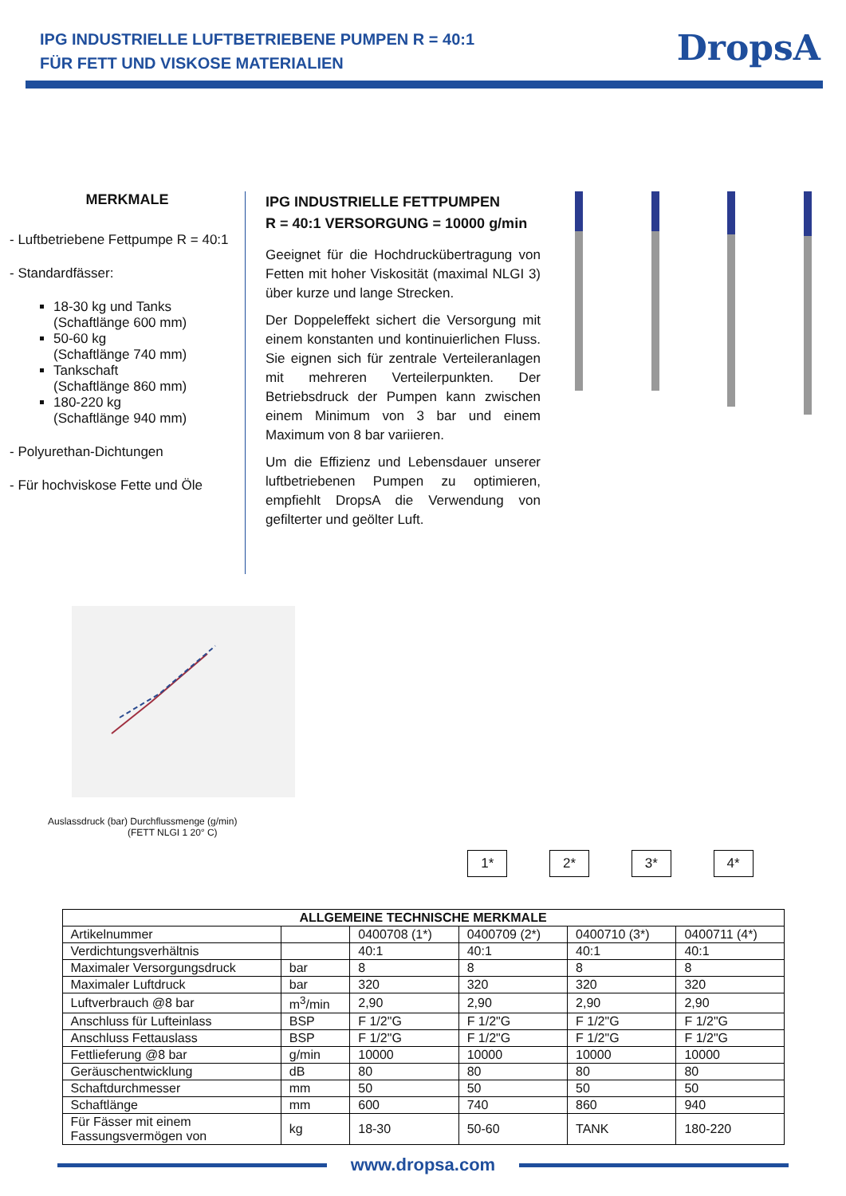IPG INDUSTRIELLE LUFTBETRIEBENE PUMPEN R = 40:1
FÜR FETT UND VISKOSE MATERIALIEN
DropsA
MERKMALE
- Luftbetriebene Fettpumpe R = 40:1
- Standardfässer:
18-30 kg und Tanks
(Schaftlänge 600 mm)
50-60 kg
(Schaftlänge 740 mm)
Tankschaft
(Schaftlänge 860 mm)
180-220 kg
(Schaftlänge 940 mm)
- Polyurethan-Dichtungen
- Für hochviskose Fette und Öle
IPG INDUSTRIELLE FETTPUMPEN
R = 40:1 VERSORGUNG = 10000 g/min
Geeignet für die Hochdruckübertragung von Fetten mit hoher Viskosität (maximal NLGI 3) über kurze und lange Strecken.
Der Doppeleffekt sichert die Versorgung mit einem konstanten und kontinuierlichen Fluss. Sie eignen sich für zentrale Verteileranlagen mit mehreren Verteilerpunkten. Der Betriebsdruck der Pumpen kann zwischen einem Minimum von 3 bar und einem Maximum von 8 bar variieren.
Um die Effizienz und Lebensdauer unserer luftbetriebenen Pumpen zu optimieren, empfiehlt DropsA die Verwendung von gefilterter und geölter Luft.
Auslassdruck (bar) Durchflussmenge (g/min)
(FETT NLGI 1 20° C)
1*
2*
3*
4*
| ALLGEMEINE TECHNISCHE MERKMALE | | | | | |
| --- | --- | --- | --- | --- | --- |
| Artikelnummer | | 0400708 (1*) | 0400709 (2*) | 0400710 (3*) | 0400711 (4*) |
| Verdichtungsverhältnis | | 40:1 | 40:1 | 40:1 | 40:1 |
| Maximaler Versorgungsdruck | bar | 8 | 8 | 8 | 8 |
| Maximaler Luftdruck | bar | 320 | 320 | 320 | 320 |
| Luftverbrauch @8 bar | m<sup>3</sup>/min | 2,90 | 2,90 | 2,90 | 2,90 |
| Anschluss für Lufteinlass | BSP | F 1/2"G | F 1/2"G | F 1/2"G | F 1/2"G |
| Anschluss Fettauslass | BSP | F 1/2"G | F 1/2"G | F 1/2"G | F 1/2"G |
| Fettlieferung @8 bar | g/min | 10000 | 10000 | 10000 | 10000 |
| Geräuschentwicklung | dB | 80 | 80 | 80 | 80 |
| Schaftdurchmesser | mm | 50 | 50 | 50 | 50 |
| Schaftlänge | mm | 600 | 740 | 860 | 940 |
| Für Fässer mit einem Fassungsvermögen von | kg | 18-30 | 50-60 | TANK | 180-220 |
www.dropsa.com